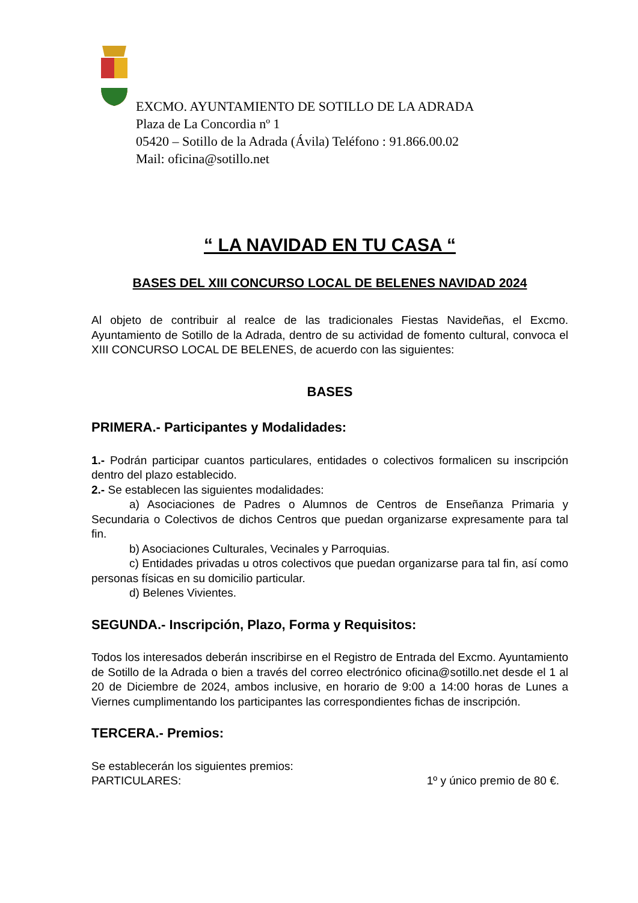EXCMO. AYUNTAMIENTO DE SOTILLO DE LA ADRADA
Plaza de La Concordia nº 1
05420 – Sotillo de la Adrada (Ávila) Teléfono : 91.866.00.02
Mail: oficina@sotillo.net
“ LA NAVIDAD EN TU CASA “
BASES DEL XIII CONCURSO LOCAL DE BELENES NAVIDAD 2024
Al objeto de contribuir al realce de las tradicionales Fiestas Navideñas, el Excmo. Ayuntamiento de Sotillo de la Adrada, dentro de su actividad de fomento cultural, convoca el XIII CONCURSO LOCAL DE BELENES, de acuerdo con las siguientes:
BASES
PRIMERA.- Participantes y Modalidades:
1.- Podrán participar cuantos particulares, entidades o colectivos formalicen su inscripción dentro del plazo establecido.
2.- Se establecen las siguientes modalidades:
a) Asociaciones de Padres o Alumnos de Centros de Enseñanza Primaria y Secundaria o Colectivos de dichos Centros que puedan organizarse expresamente para tal fin.
b) Asociaciones Culturales, Vecinales y Parroquias.
c) Entidades privadas u otros colectivos que puedan organizarse para tal fin, así como personas físicas en su domicilio particular.
d) Belenes Vivientes.
SEGUNDA.- Inscripción, Plazo, Forma y Requisitos:
Todos los interesados deberán inscribirse en el Registro de Entrada del Excmo. Ayuntamiento de Sotillo de la Adrada o bien a través del correo electrónico oficina@sotillo.net desde el 1 al 20 de Diciembre de 2024, ambos inclusive, en horario de 9:00 a 14:00 horas de Lunes a Viernes cumplimentando los participantes las correspondientes fichas de inscripción.
TERCERA.- Premios:
Se establecerán los siguientes premios:
PARTICULARES: 1º y único premio de 80 €.